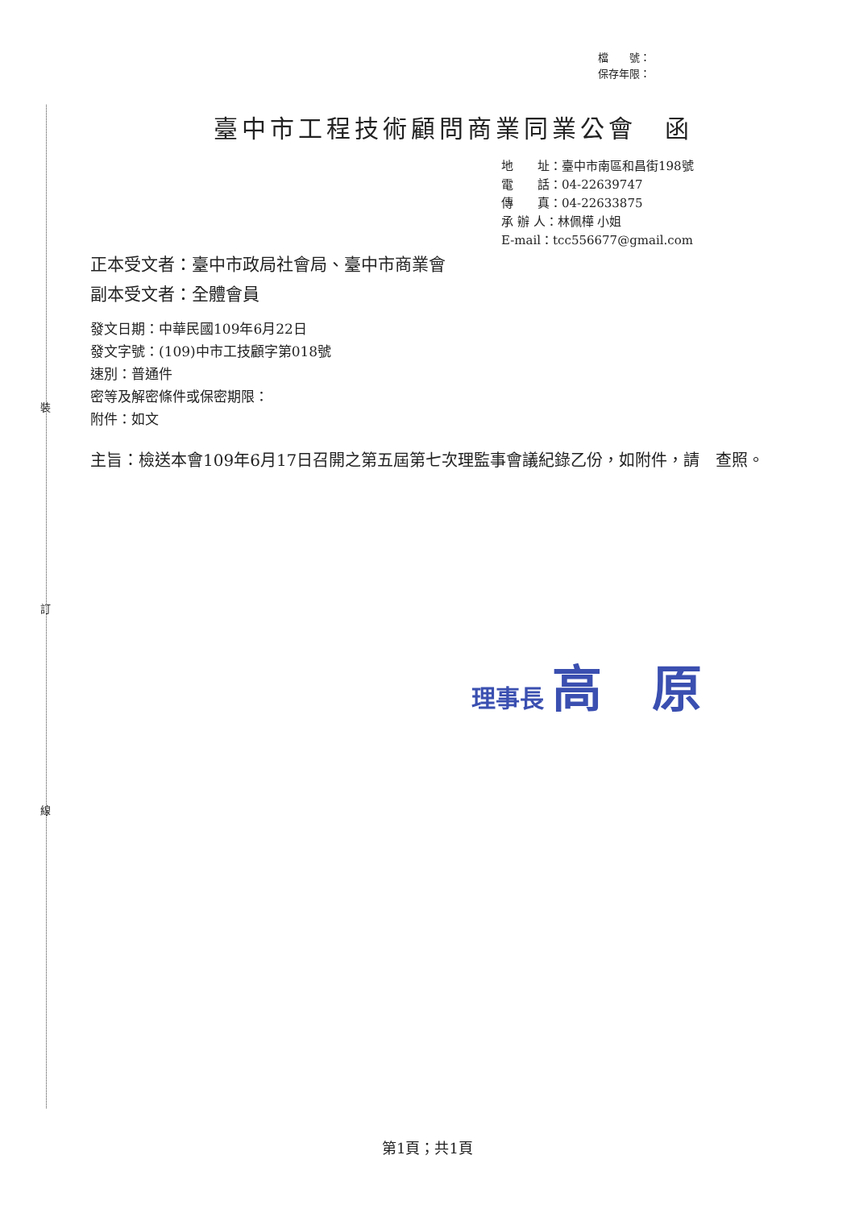裝
訂
線
檔　　號：
保存年限：
臺中市工程技術顧問商業同業公會　函
地　　址：臺中市南區和昌街198號
電　　話：04-22639747
傳　　真：04-22633875
承 辦 人：林佩樺 小姐
E-mail：tcc556677@gmail.com
正本受文者：臺中市政局社會局、臺中市商業會
副本受文者：全體會員
發文日期：中華民國109年6月22日
發文字號：(109)中市工技顧字第018號
速別：普通件
密等及解密條件或保密期限：
附件：如文
主旨：檢送本會109年6月17日召開之第五屆第七次理監事會議紀錄乙份，如附件，請　查照。
理事長 高　原
第1頁；共1頁